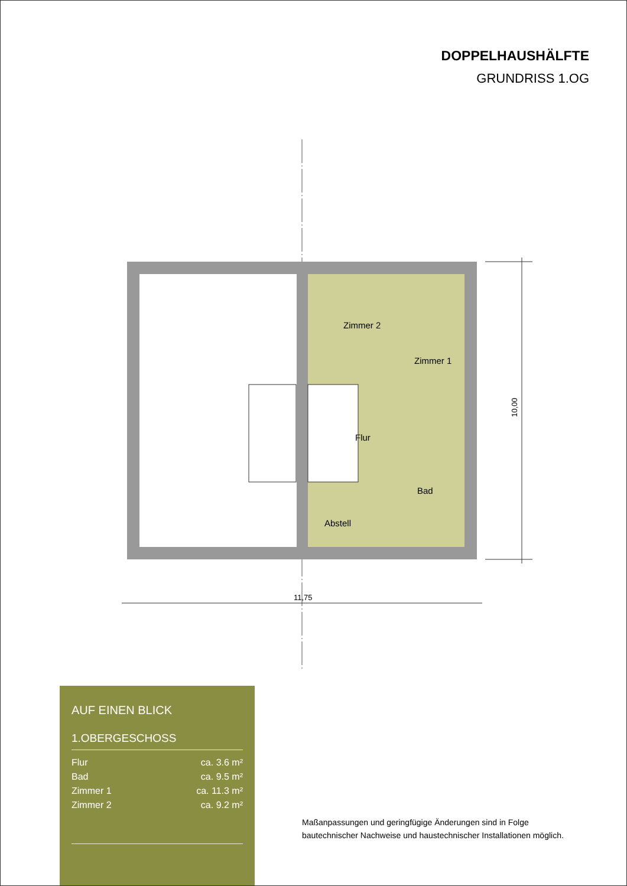DOPPELHAUSHÄLFTE
GRUNDRISS 1.OG
Zimmer 2
Zimmer 1
Flur
Bad
Abstell
10,00
11,75
AUF EINEN BLICK
1.OBERGESCHOSS
| Flur | ca. 3.6 m² |
| Bad | ca. 9.5 m² |
| Zimmer 1 | ca. 11.3 m² |
| Zimmer 2 | ca. 9.2 m² |
Maßanpassungen und geringfügige Änderungen sind in Folge
bautechnischer Nachweise und haustechnischer Installationen möglich.